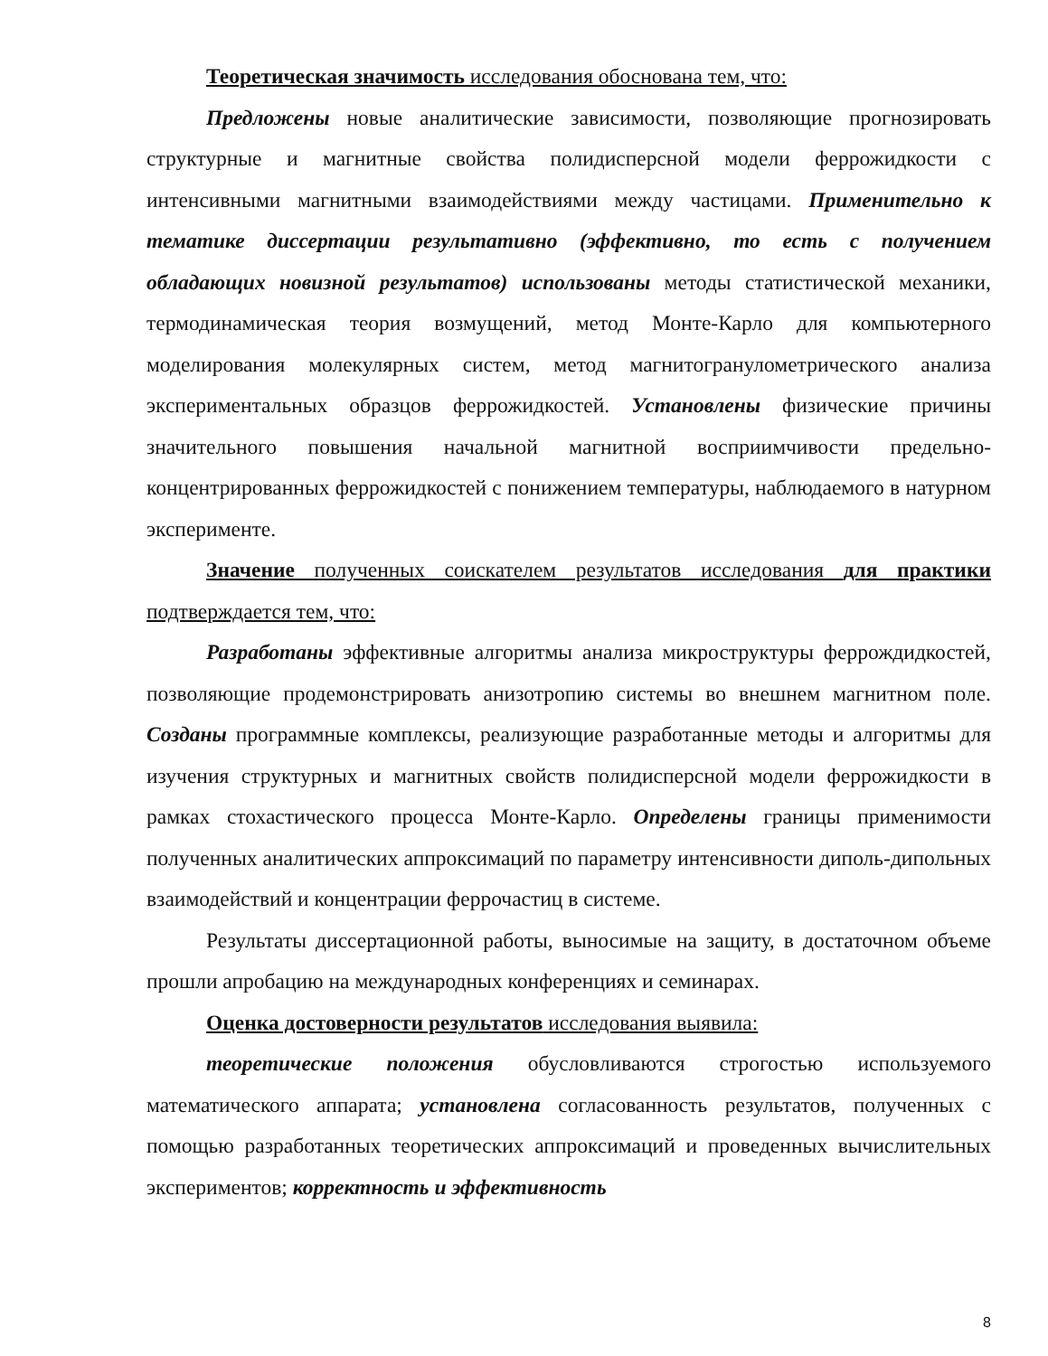Теоретическая значимость исследования обоснована тем, что:
Предложены новые аналитические зависимости, позволяющие прогнозировать структурные и магнитные свойства полидисперсной модели феррожидкости с интенсивными магнитными взаимодействиями между частицами. Применительно к тематике диссертации результативно (эффективно, то есть с получением обладающих новизной результатов) использованы методы статистической механики, термодинамическая теория возмущений, метод Монте-Карло для компьютерного моделирования молекулярных систем, метод магнитогранулометрического анализа экспериментальных образцов феррожидкостей. Установлены физические причины значительного повышения начальной магнитной восприимчивости предельно-концентрированных феррожидкостей с понижением температуры, наблюдаемого в натурном эксперименте.
Значение полученных соискателем результатов исследования для практики подтверждается тем, что:
Разработаны эффективные алгоритмы анализа микроструктуры феррождидкостей, позволяющие продемонстрировать анизотропию системы во внешнем магнитном поле. Созданы программные комплексы, реализующие разработанные методы и алгоритмы для изучения структурных и магнитных свойств полидисперсной модели феррожидкости в рамках стохастического процесса Монте-Карло. Определены границы применимости полученных аналитических аппроксимаций по параметру интенсивности диполь-дипольных взаимодействий и концентрации феррочастиц в системе.
Результаты диссертационной работы, выносимые на защиту, в достаточном объеме прошли апробацию на международных конференциях и семинарах.
Оценка достоверности результатов исследования выявила:
теоретические положения обусловливаются строгостью используемого математического аппарата; установлена согласованность результатов, полученных с помощью разработанных теоретических аппроксимаций и проведенных вычислительных экспериментов; корректность и эффективность
8